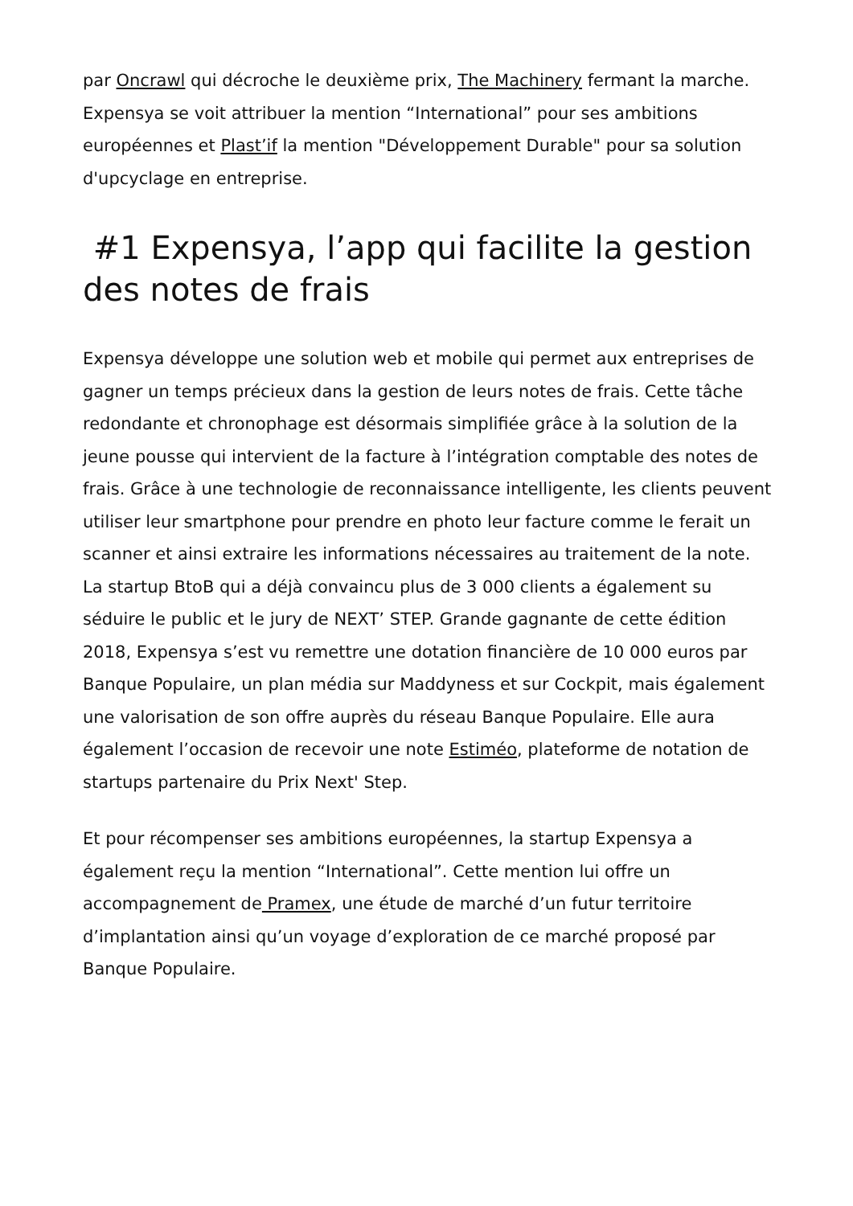par Oncrawl qui décroche le deuxième prix, The Machinery fermant la marche. Expensya se voit attribuer la mention “International” pour ses ambitions européennes et Plast’if la mention "Développement Durable" pour sa solution d'upcyclage en entreprise.
#1 Expensya, l’app qui facilite la gestion des notes de frais
Expensya développe une solution web et mobile qui permet aux entreprises de gagner un temps précieux dans la gestion de leurs notes de frais. Cette tâche redondante et chronophage est désormais simplifiée grâce à la solution de la jeune pousse qui intervient de la facture à l’intégration comptable des notes de frais. Grâce à une technologie de reconnaissance intelligente, les clients peuvent utiliser leur smartphone pour prendre en photo leur facture comme le ferait un scanner et ainsi extraire les informations nécessaires au traitement de la note. La startup BtoB qui a déjà convaincu plus de 3 000 clients a également su séduire le public et le jury de NEXT’ STEP. Grande gagnante de cette édition 2018, Expensya s’est vu remettre une dotation financière de 10 000 euros par Banque Populaire, un plan média sur Maddyness et sur Cockpit, mais également une valorisation de son offre auprès du réseau Banque Populaire. Elle aura également l’occasion de recevoir une note Estiméo, plateforme de notation de startups partenaire du Prix Next' Step.
Et pour récompenser ses ambitions européennes, la startup Expensya a également reçu la mention “International”. Cette mention lui offre un accompagnement de Pramex, une étude de marché d’un futur territoire d’implantation ainsi qu’un voyage d’exploration de ce marché proposé par Banque Populaire.